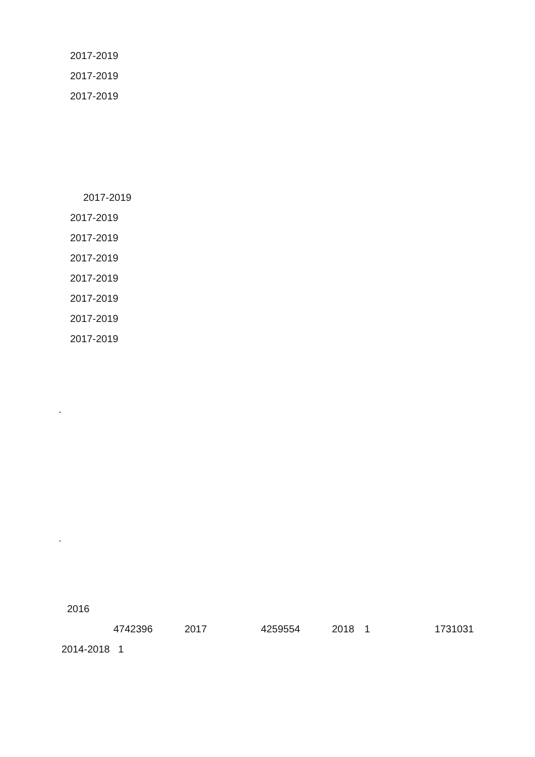2017-2019
2017-2019
2017-2019
2017-2019
2017-2019
2017-2019
2017-2019
2017-2019
2017-2019
2017-2019
2017-2019
.
.
2016
4742396 2017 4259554 2018 1 1731031
2014-2018 1